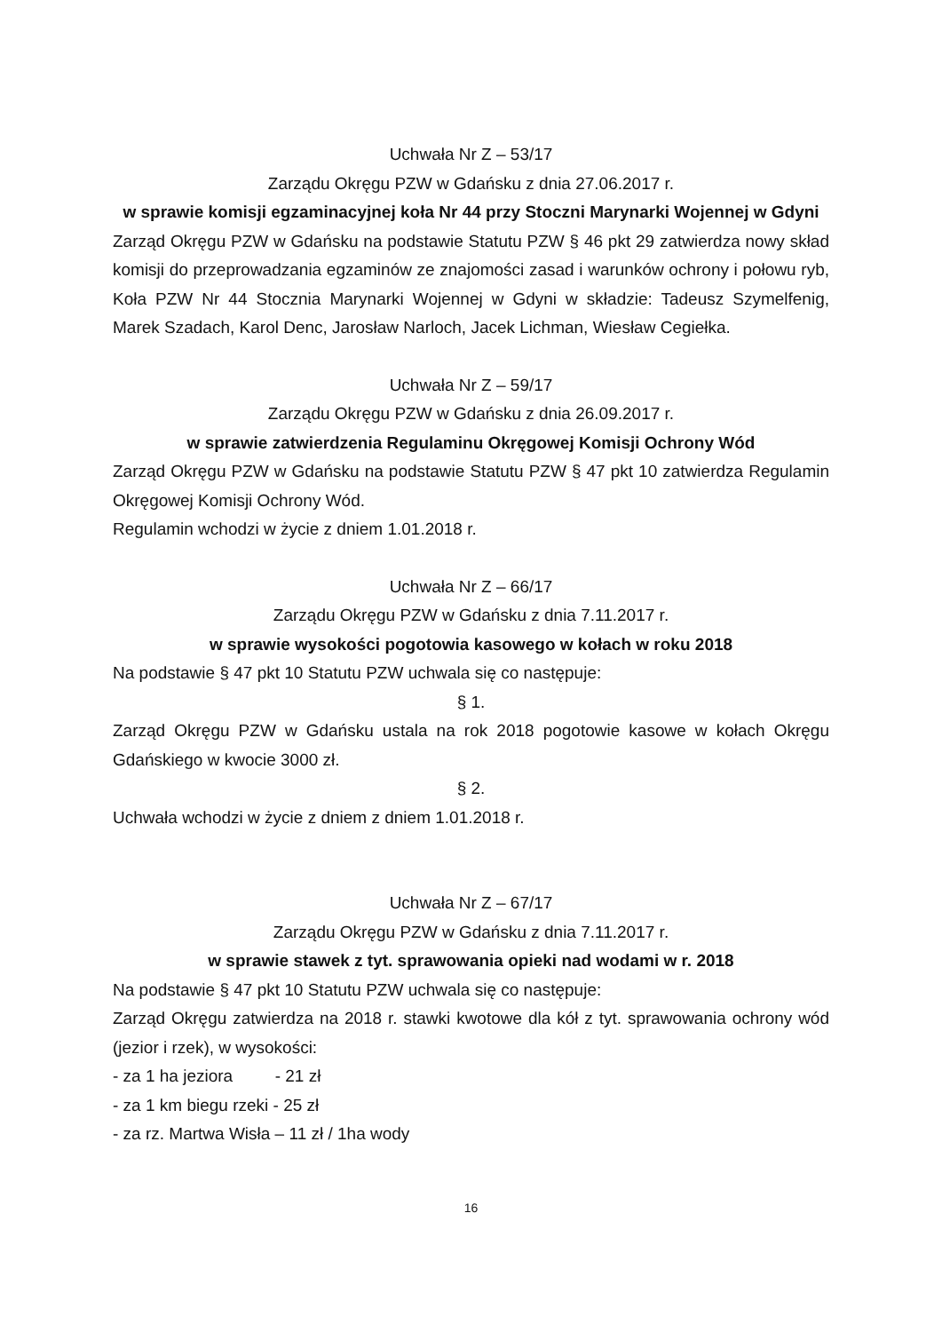Uchwała Nr Z – 53/17
Zarządu Okręgu PZW w Gdańsku z dnia 27.06.2017 r.
w sprawie komisji egzaminacyjnej koła Nr 44 przy Stoczni Marynarki Wojennej w Gdyni
Zarząd Okręgu PZW w Gdańsku na podstawie Statutu PZW § 46 pkt 29 zatwierdza nowy skład komisji do przeprowadzania egzaminów ze znajomości zasad i warunków ochrony i połowu ryb, Koła PZW Nr 44 Stocznia Marynarki Wojennej w Gdyni w składzie: Tadeusz Szymelfenig, Marek Szadach, Karol Denc, Jarosław Narloch, Jacek Lichman, Wiesław Cegiełka.
Uchwała Nr Z – 59/17
Zarządu Okręgu PZW w Gdańsku z dnia 26.09.2017 r.
w sprawie zatwierdzenia Regulaminu Okręgowej Komisji Ochrony Wód
Zarząd Okręgu PZW w Gdańsku na podstawie Statutu PZW § 47 pkt 10 zatwierdza Regulamin Okręgowej Komisji Ochrony Wód.
Regulamin wchodzi w życie z dniem 1.01.2018 r.
Uchwała Nr Z – 66/17
Zarządu Okręgu PZW w Gdańsku z dnia 7.11.2017 r.
w sprawie wysokości pogotowia kasowego w kołach w roku 2018
Na podstawie § 47 pkt 10 Statutu PZW uchwala się co następuje:
§ 1.
Zarząd Okręgu PZW w Gdańsku ustala na rok 2018 pogotowie kasowe w kołach Okręgu Gdańskiego w kwocie 3000 zł.
§ 2.
Uchwała wchodzi w życie z dniem z dniem 1.01.2018 r.
Uchwała Nr Z – 67/17
Zarządu Okręgu PZW w Gdańsku z dnia 7.11.2017 r.
w sprawie stawek z tyt. sprawowania opieki nad wodami w r. 2018
Na podstawie § 47 pkt 10 Statutu PZW uchwala się co następuje:
Zarząd Okręgu zatwierdza na 2018 r. stawki kwotowe dla kół z tyt. sprawowania ochrony wód (jezior i rzek), w wysokości:
- za 1 ha jeziora - 21 zł
- za 1 km biegu rzeki - 25 zł
- za rz. Martwa Wisła – 11 zł / 1ha wody
16